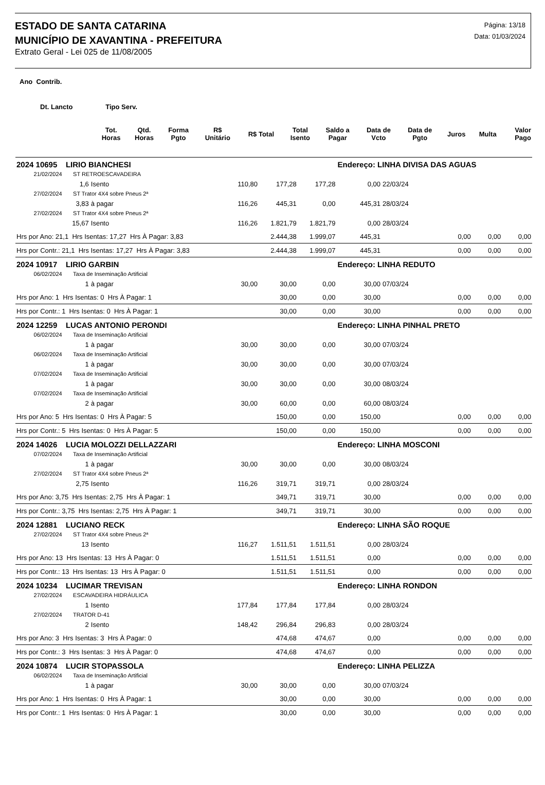ESTADO DE SANTA CATARINA
MUNICÍPIO DE XAVANTINA - PREFEITURA
Extrato Geral - Lei 025 de 11/08/2005
Página: 13/18
Data: 01/03/2024
Ano Contrib.
Dt. Lancto Tipo Serv.
| | Tot. Horas | Qtd. Horas | Forma Pgto | R$ Unitário | R$ Total | Total Isento | Saldo a Pagar | Data de Vcto | Data de Pgto | Juros | Multa | Valor Pago |
| --- | --- | --- | --- | --- | --- | --- | --- | --- | --- | --- | --- | --- |
| 2024 10695 LIRIO BIANCHESI | | | | | | Endereço: LINHA DIVISA DAS AGUAS | | | | | |
| 21/02/2024 ST RETROESCAVADEIRA | | | | | | | | | | | |
| | 1,6 | Isento | 110,80 | 177,28 | 177,28 | 0,00 | 22/03/24 | | | | |
| 27/02/2024 ST Trator 4X4 sobre Pneus 2ª | | | | | | | | | | | |
| | 3,83 | à pagar | 116,26 | 445,31 | 0,00 | 445,31 | 28/03/24 | | | | |
| 27/02/2024 ST Trator 4X4 sobre Pneus 2ª | | | | | | | | | | | |
| | 15,67 | Isento | 116,26 | 1.821,79 | 1.821,79 | 0,00 | 28/03/24 | | | | |
| Hrs por Ano: 21,1 Hrs Isentas: 17,27 Hrs À Pagar: 3,83 | | | | 2.444,38 | 1.999,07 | 445,31 | | | 0,00 | 0,00 | 0,00 |
| Hrs por Contr.: 21,1 Hrs Isentas: 17,27 Hrs À Pagar: 3,83 | | | | 2.444,38 | 1.999,07 | 445,31 | | | 0,00 | 0,00 | 0,00 |
| 2024 10917 LIRIO GARBIN | | | | | | Endereço: LINHA REDUTO | | | | | |
| 06/02/2024 Taxa de Inseminação Artificial | | | | | | | | | | | |
| | 1 | à pagar | 30,00 | 30,00 | 0,00 | 30,00 | 07/03/24 | | | | |
| Hrs por Ano: 1 Hrs Isentas: 0 Hrs À Pagar: 1 | | | | 30,00 | 0,00 | 30,00 | | | 0,00 | 0,00 | 0,00 |
| Hrs por Contr.: 1 Hrs Isentas: 0 Hrs À Pagar: 1 | | | | 30,00 | 0,00 | 30,00 | | | 0,00 | 0,00 | 0,00 |
| 2024 12259 LUCAS ANTONIO PERONDI | | | | | | Endereço: LINHA PINHAL PRETO | | | | | |
| 06/02/2024 Taxa de Inseminação Artificial | | | | | | | | | | | |
| | 1 | à pagar | 30,00 | 30,00 | 0,00 | 30,00 | 07/03/24 | | | | |
| 06/02/2024 Taxa de Inseminação Artificial | | | | | | | | | | | |
| | 1 | à pagar | 30,00 | 30,00 | 0,00 | 30,00 | 07/03/24 | | | | |
| 07/02/2024 Taxa de Inseminação Artificial | | | | | | | | | | | |
| | 1 | à pagar | 30,00 | 30,00 | 0,00 | 30,00 | 08/03/24 | | | | |
| 07/02/2024 Taxa de Inseminação Artificial | | | | | | | | | | | |
| | 2 | à pagar | 30,00 | 60,00 | 0,00 | 60,00 | 08/03/24 | | | | |
| Hrs por Ano: 5 Hrs Isentas: 0 Hrs À Pagar: 5 | | | | 150,00 | 0,00 | 150,00 | | | 0,00 | 0,00 | 0,00 |
| Hrs por Contr.: 5 Hrs Isentas: 0 Hrs À Pagar: 5 | | | | 150,00 | 0,00 | 150,00 | | | 0,00 | 0,00 | 0,00 |
| 2024 14026 LUCIA MOLOZZI DELLAZZARI | | | | | | Endereço: LINHA MOSCONI | | | | | |
| 07/02/2024 Taxa de Inseminação Artificial | | | | | | | | | | | |
| | 1 | à pagar | 30,00 | 30,00 | 0,00 | 30,00 | 08/03/24 | | | | |
| 27/02/2024 ST Trator 4X4 sobre Pneus 2ª | | | | | | | | | | | |
| | 2,75 | Isento | 116,26 | 319,71 | 319,71 | 0,00 | 28/03/24 | | | | |
| Hrs por Ano: 3,75 Hrs Isentas: 2,75 Hrs À Pagar: 1 | | | | 349,71 | 319,71 | 30,00 | | | 0,00 | 0,00 | 0,00 |
| Hrs por Contr.: 3,75 Hrs Isentas: 2,75 Hrs À Pagar: 1 | | | | 349,71 | 319,71 | 30,00 | | | 0,00 | 0,00 | 0,00 |
| 2024 12881 LUCIANO RECK | | | | | | Endereço: LINHA SÃO ROQUE | | | | | |
| 27/02/2024 ST Trator 4X4 sobre Pneus 2ª | | | | | | | | | | | |
| | 13 | Isento | 116,27 | 1.511,51 | 1.511,51 | 0,00 | 28/03/24 | | | | |
| Hrs por Ano: 13 Hrs Isentas: 13 Hrs À Pagar: 0 | | | | 1.511,51 | 1.511,51 | 0,00 | | | 0,00 | 0,00 | 0,00 |
| Hrs por Contr.: 13 Hrs Isentas: 13 Hrs À Pagar: 0 | | | | 1.511,51 | 1.511,51 | 0,00 | | | 0,00 | 0,00 | 0,00 |
| 2024 10234 LUCIMAR TREVISAN | | | | | | Endereço: LINHA RONDON | | | | | |
| 27/02/2024 ESCAVADEIRA HIDRÁULICA | | | | | | | | | | | |
| | 1 | Isento | 177,84 | 177,84 | 177,84 | 0,00 | 28/03/24 | | | | |
| 27/02/2024 TRATOR D-41 | | | | | | | | | | | |
| | 2 | Isento | 148,42 | 296,84 | 296,83 | 0,00 | 28/03/24 | | | | |
| Hrs por Ano: 3 Hrs Isentas: 3 Hrs À Pagar: 0 | | | | 474,68 | 474,67 | 0,00 | | | 0,00 | 0,00 | 0,00 |
| Hrs por Contr.: 3 Hrs Isentas: 3 Hrs À Pagar: 0 | | | | 474,68 | 474,67 | 0,00 | | | 0,00 | 0,00 | 0,00 |
| 2024 10874 LUCIR STOPASSOLA | | | | | | Endereço: LINHA PELIZZA | | | | | |
| 06/02/2024 Taxa de Inseminação Artificial | | | | | | | | | | | |
| | 1 | à pagar | 30,00 | 30,00 | 0,00 | 30,00 | 07/03/24 | | | | |
| Hrs por Ano: 1 Hrs Isentas: 0 Hrs À Pagar: 1 | | | | 30,00 | 0,00 | 30,00 | | | 0,00 | 0,00 | 0,00 |
| Hrs por Contr.: 1 Hrs Isentas: 0 Hrs À Pagar: 1 | | | | 30,00 | 0,00 | 30,00 | | | 0,00 | 0,00 | 0,00 |